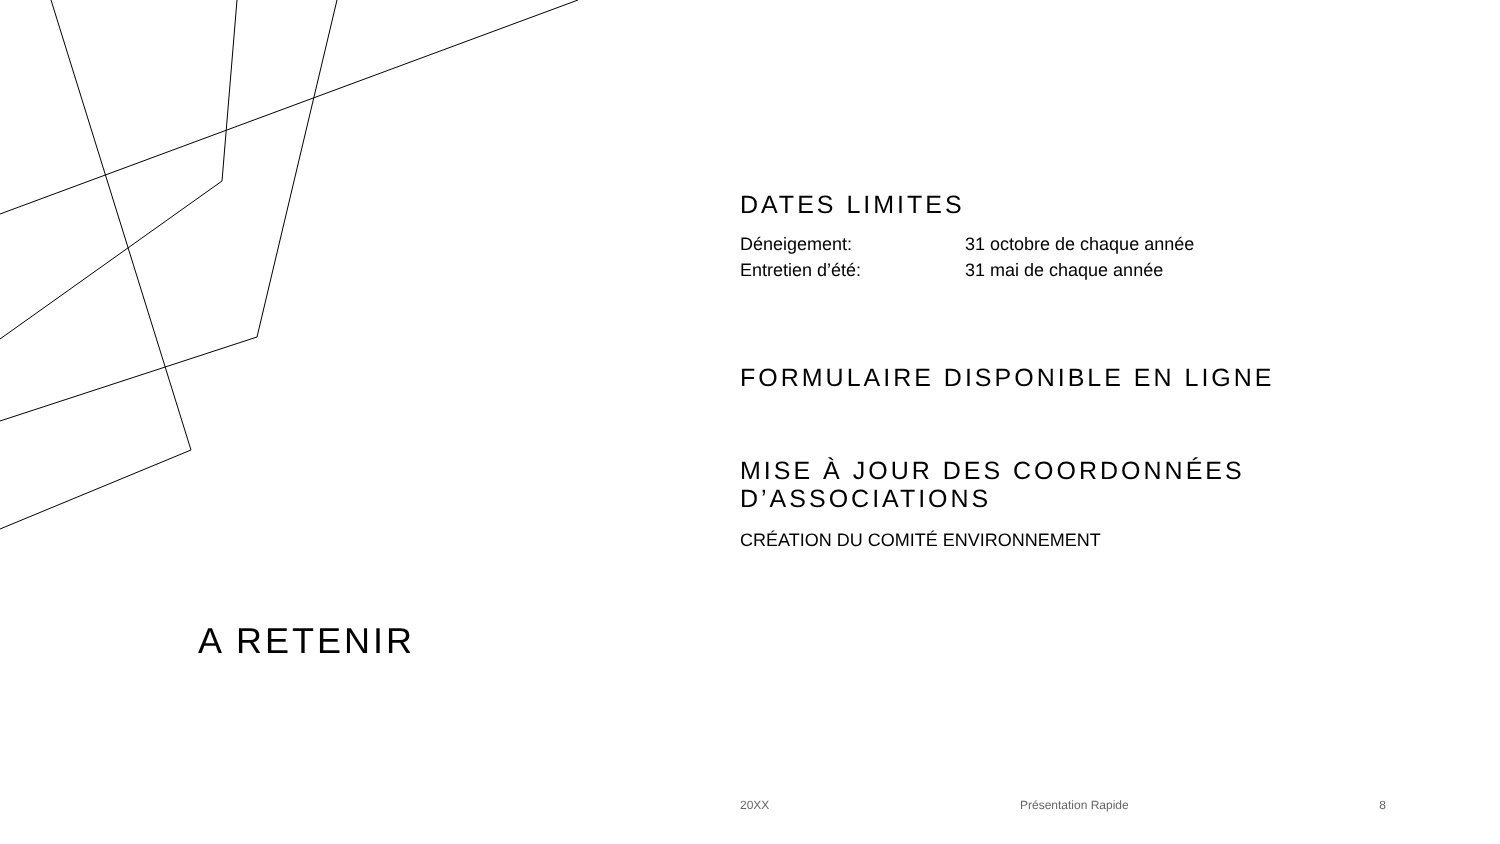DATES LIMITES
Déneigement: 31 octobre de chaque année
Entretien d’été: 31 mai de chaque année
FORMULAIRE DISPONIBLE EN LIGNE
MISE À JOUR DES COORDONNÉES D’ASSOCIATIONS
CRÉATION DU COMITÉ ENVIRONNEMENT
A RETENIR
20XX Présentation Rapide 8